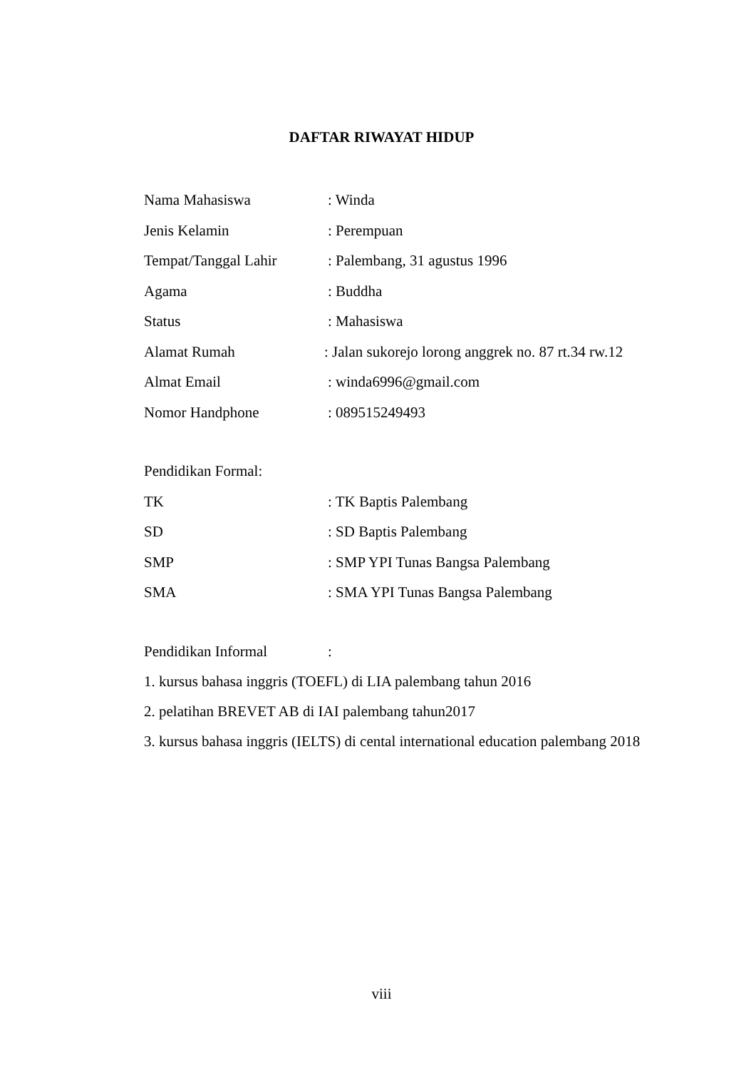DAFTAR RIWAYAT HIDUP
Nama Mahasiswa : Winda
Jenis Kelamin : Perempuan
Tempat/Tanggal Lahir : Palembang, 31 agustus 1996
Agama : Buddha
Status : Mahasiswa
Alamat Rumah : Jalan sukorejo lorong anggrek no. 87 rt.34 rw.12
Almat Email : winda6996@gmail.com
Nomor Handphone : 089515249493
Pendidikan Formal:
TK : TK Baptis Palembang
SD : SD Baptis Palembang
SMP : SMP YPI Tunas Bangsa Palembang
SMA : SMA YPI Tunas Bangsa Palembang
Pendidikan Informal :
1. kursus bahasa inggris (TOEFL) di LIA palembang tahun 2016
2. pelatihan BREVET AB di IAI palembang tahun2017
3. kursus bahasa inggris (IELTS) di cental international education palembang 2018
viii